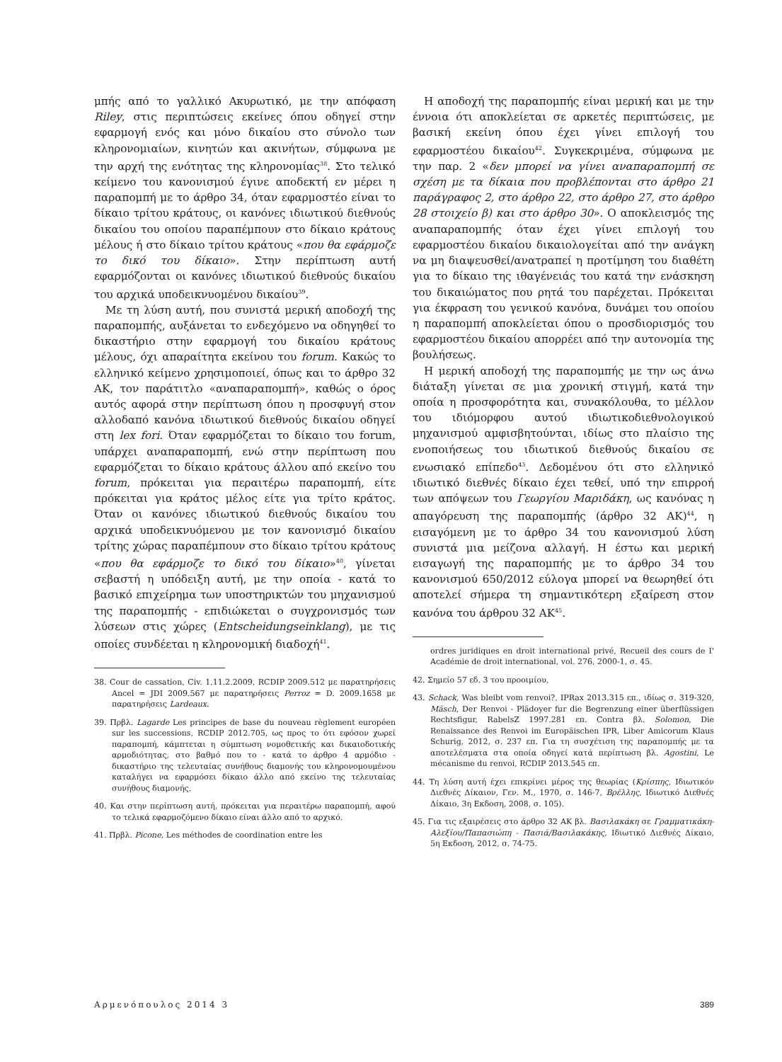μπής από το γαλλικό Ακυρωτικό, με την απόφαση Riley, στις περιπτώσεις εκείνες όπου οδηγεί στην εφαρμογή ενός και μόνο δικαίου στο σύνολο των κληρονομιαίων, κινητών και ακινήτων, σύμφωνα με την αρχή της ενότητας της κληρονομίας<sup>38</sup>. Στο τελικό κείμενο του κανονισμού έγινε αποδεκτή εν μέρει η παραπομπή με το άρθρο 34, όταν εφαρμοστέο είναι το δίκαιο τρίτου κράτους, οι κανόνες ιδιωτικού διεθνούς δικαίου του οποίου παραπέμπουν στο δίκαιο κράτους μέλους ή στο δίκαιο τρίτου κράτους «που θα εφάρμοζε το δικό του δίκαιο». Στην περίπτωση αυτή εφαρμόζονται οι κανόνες ιδιωτικού διεθνούς δικαίου του αρχικά υποδεικνυομένου δικαίου<sup>39</sup>.
Με τη λύση αυτή, που συνιστά μερική αποδοχή της παραπομπής, αυξάνεται το ενδεχόμενο να οδηγηθεί το δικαστήριο στην εφαρμογή του δικαίου κράτους μέλους, όχι απαραίτητα εκείνου του forum. Κακώς το ελληνικό κείμενο χρησιμοποιεί, όπως και το άρθρο 32 ΑΚ, τον παράτιτλο «αναπαραπομπή», καθώς ο όρος αυτός αφορά στην περίπτωση όπου η προσφυγή στον αλλοδαπό κανόνα ιδιωτικού διεθνούς δικαίου οδηγεί στη lex fori. Όταν εφαρμόζεται το δίκαιο του forum, υπάρχει αναπαραπομπή, ενώ στην περίπτωση που εφαρμόζεται το δίκαιο κράτους άλλου από εκείνο του forum, πρόκειται για περαιτέρω παραπομπή, είτε πρόκειται για κράτος μέλος είτε για τρίτο κράτος. Όταν οι κανόνες ιδιωτικού διεθνούς δικαίου του αρχικά υποδεικνυόμενου με τον κανονισμό δικαίου τρίτης χώρας παραπέμπουν στο δίκαιο τρίτου κράτους «που θα εφάρμοζε το δικό του δίκαιο»<sup>40</sup>, γίνεται σεβαστή η υπόδειξη αυτή, με την οποία - κατά το βασικό επιχείρημα των υποστηρικτών του μηχανισμού της παραπομπής - επιδιώκεται ο συγχρονισμός των λύσεων στις χώρες (Entscheidungseinklang), με τις οποίες συνδέεται η κληρονομική διαδοχή<sup>41</sup>.
38. Cour de cassation, Civ. 1,11.2.2009, RCDIP 2009.512 με παρατηρήσεις Ancel = JDI 2009.567 με παρατηρήσεις Perroz = D. 2009.1658 με παρατηρήσεις Lardeaux.
39. Πρβλ. Lagarde Les principes de base du nouveau règlement européen sur les successions, RCDIP 2012.705, ως προς το ότι εφόσον χωρεί παραπομπή, κάμπτεται η σύμπτωση νομοθετικής και δικαιοδοτικής αρμοδιότητας, στο βαθμό που το - κατά το άρθρο 4 αρμόδιο - δικαστήριο της τελευταίας συνήθους διαμονής του κληρονομουμένου καταλήγει να εφαρμόσει δίκαιο άλλο από εκείνο της τελευταίας συνήθους διαμονής.
40. Και στην περίπτωση αυτή, πρόκειται για περαιτέρω παραπομπή, αφού το τελικά εφαρμοζόμενο δίκαιο είναι άλλο από το αρχικό.
41. Πρβλ. Picone, Les méthodes de coordination entre les
Η αποδοχή της παραπομπής είναι μερική και με την έννοια ότι αποκλείεται σε αρκετές περιπτώσεις, με βασική εκείνη όπου έχει γίνει επιλογή του εφαρμοστέου δικαίου<sup>42</sup>. Συγκεκριμένα, σύμφωνα με την παρ. 2 «δεν μπορεί να γίνει αναπαραπομπή σε σχέση με τα δίκαια που προβλέπονται στο άρθρο 21 παράγραφος 2, στο άρθρο 22, στο άρθρο 27, στο άρθρο 28 στοιχείο β) και στο άρθρο 30». Ο αποκλεισμός της αναπαραπομπής όταν έχει γίνει επιλογή του εφαρμοστέου δικαίου δικαιολογείται από την ανάγκη να μη διαψευσθεί/ανατραπεί η προτίμηση του διαθέτη για το δίκαιο της ιθαγένειάς του κατά την ενάσκηση του δικαιώματος που ρητά του παρέχεται. Πρόκειται για έκφραση του γενικού κανόνα, δυνάμει του οποίου η παραπομπή αποκλείεται όπου ο προσδιορισμός του εφαρμοστέου δικαίου απορρέει από την αυτονομία της βουλήσεως.
Η μερική αποδοχή της παραπομπής με την ως άνω διάταξη γίνεται σε μια χρονική στιγμή, κατά την οποία η προσφορότητα και, συνακόλουθα, το μέλλον του ιδιόμορφου αυτού ιδιωτικοδιεθνολογικού μηχανισμού αμφισβητούνται, ιδίως στο πλαίσιο της ενοποιήσεως του ιδιωτικού διεθνούς δικαίου σε ενωσιακό επίπεδο<sup>43</sup>. Δεδομένου ότι στο ελληνικό ιδιωτικό διεθνές δίκαιο έχει τεθεί, υπό την επιρροή των απόψεων του Γεωργίου Μαριδάκη, ως κανόνας η απαγόρευση της παραπομπής (άρθρο 32 ΑΚ)<sup>44</sup>, η εισαγόμενη με το άρθρο 34 του κανονισμού λύση συνιστά μια μείζονα αλλαγή. Η έστω και μερική εισαγωγή της παραπομπής με το άρθρο 34 του κανονισμού 650/2012 εύλογα μπορεί να θεωρηθεί ότι αποτελεί σήμερα τη σημαντικότερη εξαίρεση στον κανόνα του άρθρου 32 ΑΚ<sup>45</sup>.
ordres juridiques en droit international privé, Recueil des cours de I' Académie de droit international, vol. 276, 2000-1, σ. 45.
42. Σημείο 57 εδ. 3 του προοιμίου.
43. Schack, Was bleibt vom renvoi?, IPRax 2013.315 επ., ιδίως σ. 319-320, Mäsch, Der Renvoi - Plädoyer fur die Begrenzung einer überflüssigen Rechtsfigur, RabelsZ 1997.281 επ. Contra βλ. Solomon, Die Renaissance des Renvoi im Europäischen IPR, Liber Amicorum Klaus Schurig, 2012, σ. 237 επ. Για τη συσχέτιση της παραπομπής με τα αποτελέσματα στα οποία οδηγεί κατά περίπτωση βλ. Agostini, Le mécanisme du renvoi, RCDIP 2013.545 επ.
44. Τη λύση αυτή έχει επικρίνει μέρος της θεωρίας (Κρίσπης, Ιδιωτικόν Διεθνές Δίκαιον, Γεν. Μ., 1970, σ. 146-7, Βρέλλης, Ιδιωτικό Διεθνές Δίκαιο, 3η Εκδοση, 2008, σ. 105).
45. Για τις εξαιρέσεις στο άρθρο 32 ΑΚ βλ. Βασιλακάκη σε Γραμματικάκη-Αλεξίου/Παπασιώπη - Πασιά/Βασιλακάκης, Ιδιωτικό Διεθνές Δίκαιο, 5η Εκδοση, 2012, σ. 74-75.
Αρμενόπουλος 2014 3 389